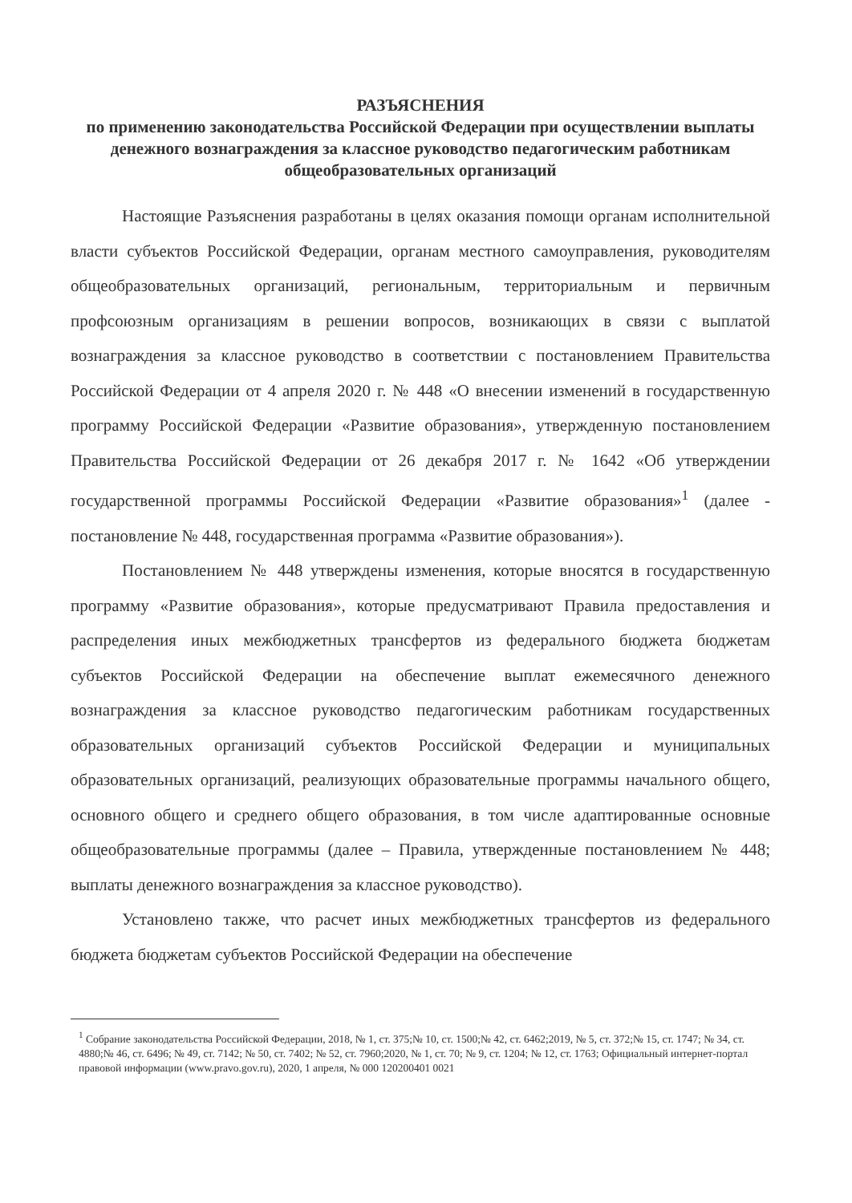РАЗЪЯСНЕНИЯ
по применению законодательства Российской Федерации при осуществлении выплаты денежного вознаграждения за классное руководство педагогическим работникам общеобразовательных организаций
Настоящие Разъяснения разработаны в целях оказания помощи органам исполнительной власти субъектов Российской Федерации, органам местного самоуправления, руководителям общеобразовательных организаций, региональным, территориальным и первичным профсоюзным организациям в решении вопросов, возникающих в связи с выплатой вознаграждения за классное руководство в соответствии с постановлением Правительства Российской Федерации от 4 апреля 2020 г. № 448 «О внесении изменений в государственную программу Российской Федерации «Развитие образования», утвержденную постановлением Правительства Российской Федерации от 26 декабря 2017 г. № 1642 «Об утверждении государственной программы Российской Федерации «Развитие образования»<sup>1</sup> (далее - постановление № 448, государственная программа «Развитие образования»).
Постановлением № 448 утверждены изменения, которые вносятся в государственную программу «Развитие образования», которые предусматривают Правила предоставления и распределения иных межбюджетных трансфертов из федерального бюджета бюджетам субъектов Российской Федерации на обеспечение выплат ежемесячного денежного вознаграждения за классное руководство педагогическим работникам государственных образовательных организаций субъектов Российской Федерации и муниципальных образовательных организаций, реализующих образовательные программы начального общего, основного общего и среднего общего образования, в том числе адаптированные основные общеобразовательные программы (далее – Правила, утвержденные постановлением № 448; выплаты денежного вознаграждения за классное руководство).
Установлено также, что расчет иных межбюджетных трансфертов из федерального бюджета бюджетам субъектов Российской Федерации на обеспечение
<sup>1</sup> Собрание законодательства Российской Федерации, 2018, № 1, ст. 375;№ 10, ст. 1500;№ 42, ст. 6462;2019, № 5, ст. 372;№ 15, ст. 1747; № 34, ст. 4880;№ 46, ст. 6496; № 49, ст. 7142; № 50, ст. 7402; № 52, ст. 7960;2020, № 1, ст. 70; № 9, ст. 1204; № 12, ст. 1763; Официальный интернет-портал правовой информации (www.pravo.gov.ru), 2020, 1 апреля, № 000 120200401 0021